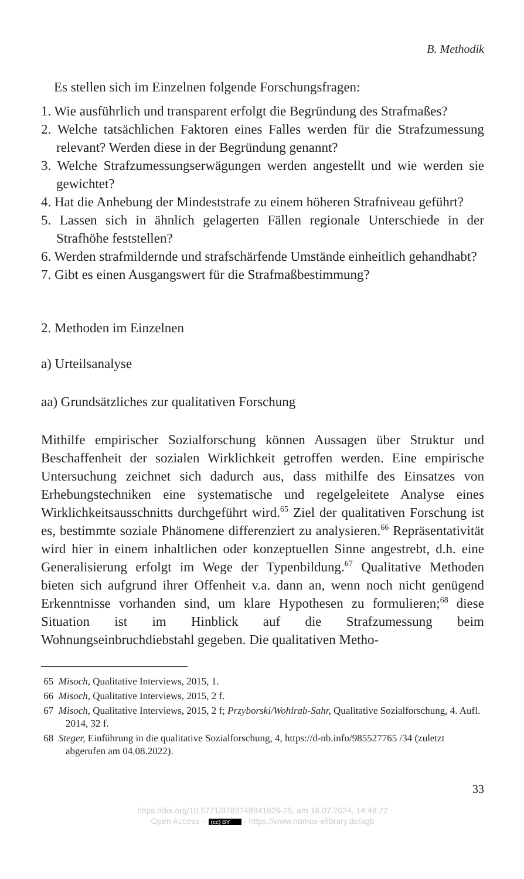B. Methodik
Es stellen sich im Einzelnen folgende Forschungsfragen:
1. Wie ausführlich und transparent erfolgt die Begründung des Strafmaßes?
2. Welche tatsächlichen Faktoren eines Falles werden für die Strafzumessung relevant? Werden diese in der Begründung genannt?
3. Welche Strafzumessungserwägungen werden angestellt und wie werden sie gewichtet?
4. Hat die Anhebung der Mindeststrafe zu einem höheren Strafniveau geführt?
5. Lassen sich in ähnlich gelagerten Fällen regionale Unterschiede in der Strafhöhe feststellen?
6. Werden strafmildernde und strafschärfende Umstände einheitlich gehandhabt?
7. Gibt es einen Ausgangswert für die Strafmaßbestimmung?
2. Methoden im Einzelnen
a) Urteilsanalyse
aa) Grundsätzliches zur qualitativen Forschung
Mithilfe empirischer Sozialforschung können Aussagen über Struktur und Beschaffenheit der sozialen Wirklichkeit getroffen werden. Eine empirische Untersuchung zeichnet sich dadurch aus, dass mithilfe des Einsatzes von Erhebungstechniken eine systematische und regelgeleitete Analyse eines Wirklichkeitsausschnitts durchgeführt wird.<sup>65</sup> Ziel der qualitativen Forschung ist es, bestimmte soziale Phänomene differenziert zu analysieren.<sup>66</sup> Repräsentativität wird hier in einem inhaltlichen oder konzeptuellen Sinne angestrebt, d.h. eine Generalisierung erfolgt im Wege der Typenbildung.<sup>67</sup> Qualitative Methoden bieten sich aufgrund ihrer Offenheit v.a. dann an, wenn noch nicht genügend Erkenntnisse vorhanden sind, um klare Hypothesen zu formulieren;<sup>68</sup> diese Situation ist im Hinblick auf die Strafzumessung beim Wohnungseinbruchdiebstahl gegeben. Die qualitativen Metho-
65 Misoch, Qualitative Interviews, 2015, 1.
66 Misoch, Qualitative Interviews, 2015, 2 f.
67 Misoch, Qualitative Interviews, 2015, 2 f; Przyborski/Wohlrab-Sahr, Qualitative Sozialforschung, 4. Aufl. 2014, 32 f.
68 Steger, Einführung in die qualitative Sozialforschung, 4, https://d-nb.info/985527765 /34 (zuletzt abgerufen am 04.08.2022).
33
https://doi.org/10.5771/9783748941026-25, am 16.07.2024, 14:48:22
Open Access – (cc) BY - https://www.nomos-elibrary.de/agb